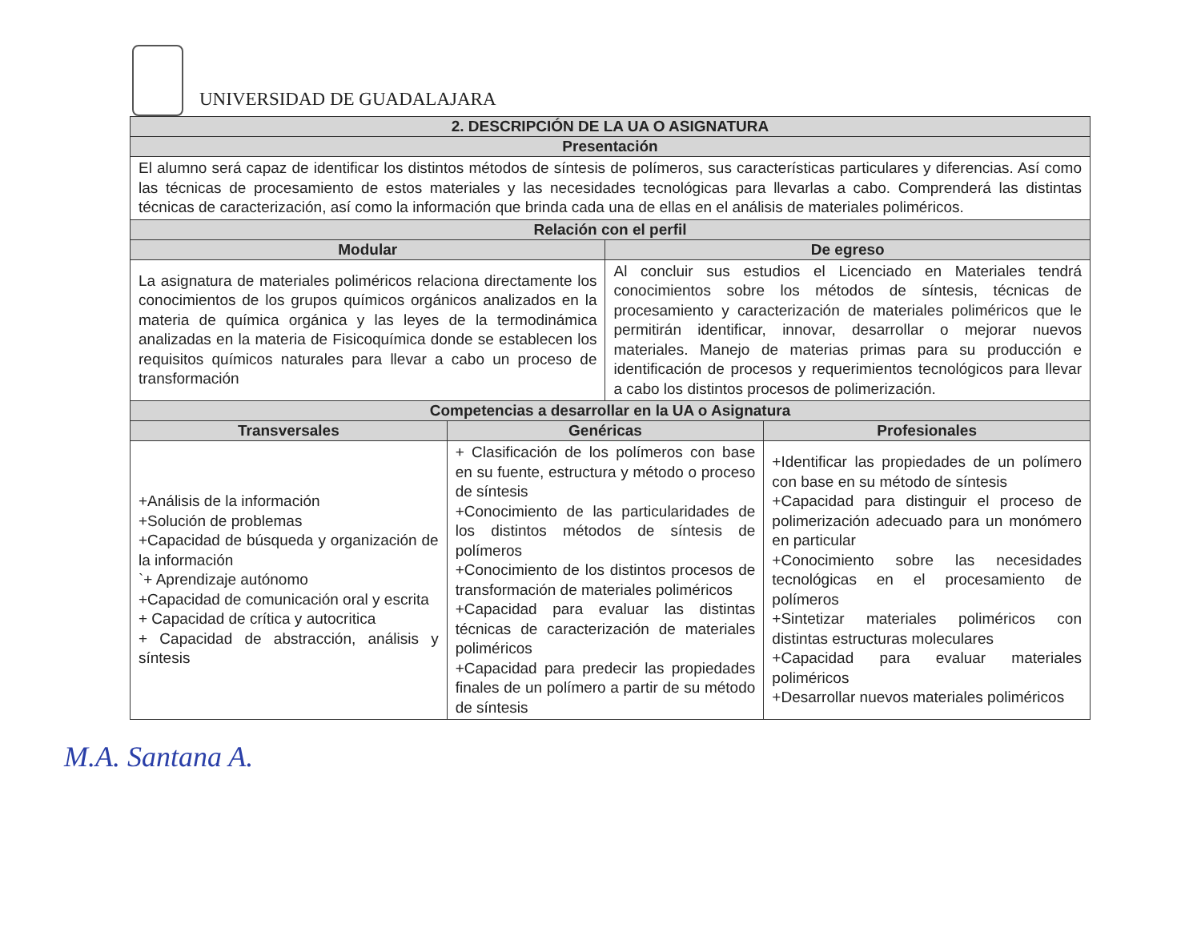UNIVERSIDAD DE GUADALAJARA
| 2. DESCRIPCIÓN DE LA UA O ASIGNATURA | | | |
| --- | --- | --- | --- |
| Presentación | | | |
| El alumno será capaz de identificar los distintos métodos de síntesis de polímeros, sus características particulares y diferencias. Así como las técnicas de procesamiento de estos materiales y las necesidades tecnológicas para llevarlas a cabo. Comprenderá las distintas técnicas de caracterización, así como la información que brinda cada una de ellas en el análisis de materiales poliméricos. | | | |
| Relación con el perfil | | | |
| Modular | | De egreso | |
| La asignatura de materiales poliméricos relaciona directamente los conocimientos de los grupos químicos orgánicos analizados en la materia de química orgánica y las leyes de la termodinámica analizadas en la materia de Fisicoquímica donde se establecen los requisitos químicos naturales para llevar a cabo un proceso de transformación | | Al concluir sus estudios el Licenciado en Materiales tendrá conocimientos sobre los métodos de síntesis, técnicas de procesamiento y caracterización de materiales poliméricos que le permitirán identificar, innovar, desarrollar o mejorar nuevos materiales. Manejo de materias primas para su producción e identificación de procesos y requerimientos tecnológicos para llevar a cabo los distintos procesos de polimerización. | |
| Competencias a desarrollar en la UA o Asignatura | | | |
| Transversales | Genéricas | | Profesionales |
| +Análisis de la información +Solución de problemas +Capacidad de búsqueda y organización de la información `+ Aprendizaje autónomo +Capacidad de comunicación oral y escrita + Capacidad de crítica y autocritica + Capacidad de abstracción, análisis y síntesis | + Clasificación de los polímeros con base en su fuente, estructura y método o proceso de síntesis +Conocimiento de las particularidades de los distintos métodos de síntesis de polímeros +Conocimiento de los distintos procesos de transformación de materiales poliméricos +Capacidad para evaluar las distintas técnicas de caracterización de materiales poliméricos +Capacidad para predecir las propiedades finales de un polímero a partir de su método de síntesis | | +Identificar las propiedades de un polímero con base en su método de síntesis +Capacidad para distinguir el proceso de polimerización adecuado para un monómero en particular +Conocimiento sobre las necesidades tecnológicas en el procesamiento de polímeros +Sintetizar materiales poliméricos con distintas estructuras moleculares +Capacidad para evaluar materiales poliméricos +Desarrollar nuevos materiales poliméricos |
M.A. Santana A.